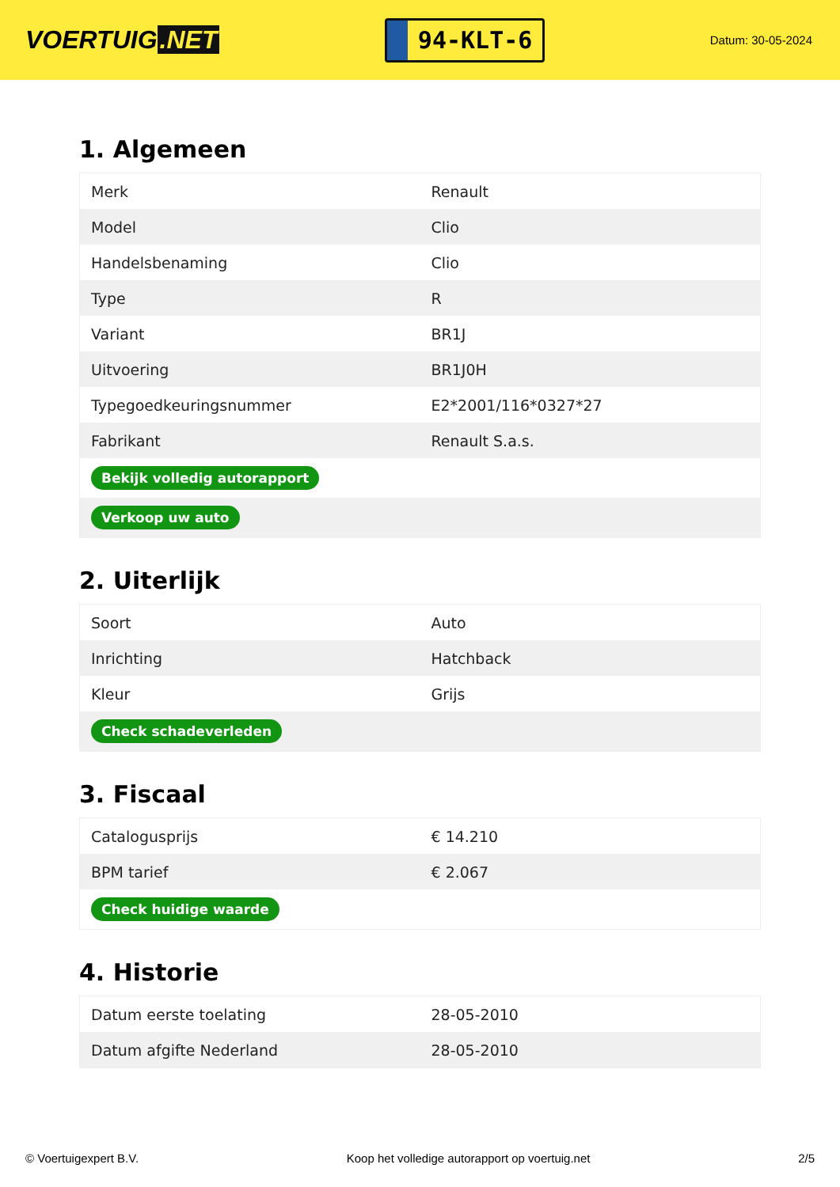VOERTUIG.NET
94-KLT-6
Datum: 30-05-2024
1. Algemeen
| Merk | Renault |
| Model | Clio |
| Handelsbenaming | Clio |
| Type | R |
| Variant | BR1J |
| Uitvoering | BR1J0H |
| Typegoedkeuringsnummer | E2*2001/116*0327*27 |
| Fabrikant | Renault S.a.s. |
| Bekijk volledig autorapport | |
| Verkoop uw auto | |
2. Uiterlijk
| Soort | Auto |
| Inrichting | Hatchback |
| Kleur | Grijs |
| Check schadeverleden | |
3. Fiscaal
| Catalogusprijs | € 14.210 |
| BPM tarief | € 2.067 |
| Check huidige waarde | |
4. Historie
| Datum eerste toelating | 28-05-2010 |
| Datum afgifte Nederland | 28-05-2010 |
© Voertuigexpert B.V. Koop het volledige autorapport op voertuig.net 2/5